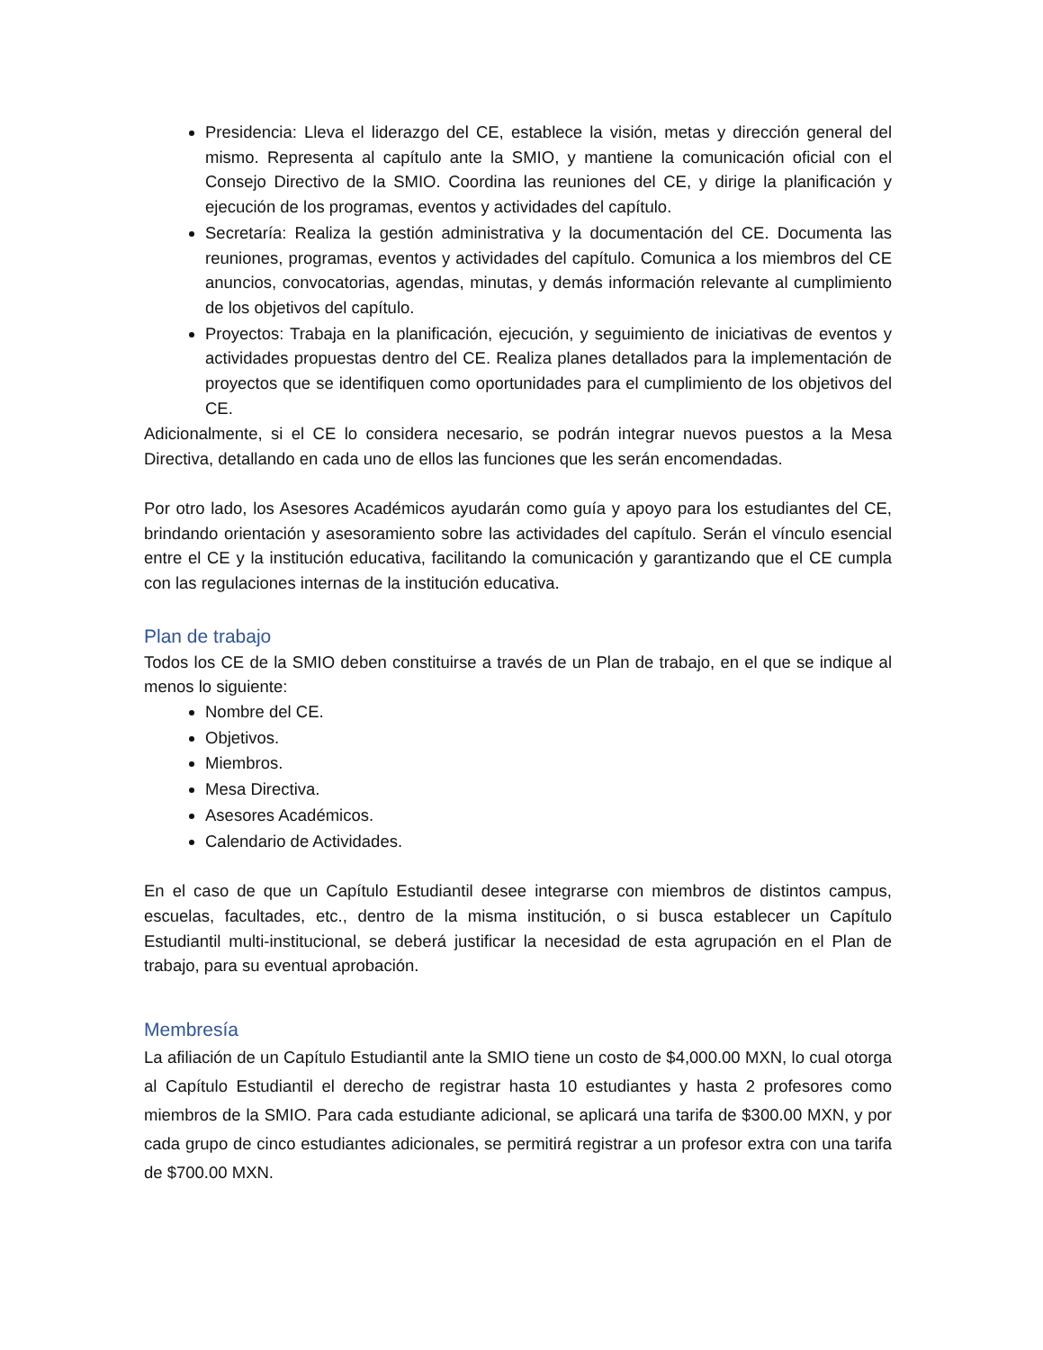Presidencia: Lleva el liderazgo del CE, establece la visión, metas y dirección general del mismo. Representa al capítulo ante la SMIO, y mantiene la comunicación oficial con el Consejo Directivo de la SMIO. Coordina las reuniones del CE, y dirige la planificación y ejecución de los programas, eventos y actividades del capítulo.
Secretaría: Realiza la gestión administrativa y la documentación del CE. Documenta las reuniones, programas, eventos y actividades del capítulo. Comunica a los miembros del CE anuncios, convocatorias, agendas, minutas, y demás información relevante al cumplimiento de los objetivos del capítulo.
Proyectos: Trabaja en la planificación, ejecución, y seguimiento de iniciativas de eventos y actividades propuestas dentro del CE. Realiza planes detallados para la implementación de proyectos que se identifiquen como oportunidades para el cumplimiento de los objetivos del CE.
Adicionalmente, si el CE lo considera necesario, se podrán integrar nuevos puestos a la Mesa Directiva, detallando en cada uno de ellos las funciones que les serán encomendadas.
Por otro lado, los Asesores Académicos ayudarán como guía y apoyo para los estudiantes del CE, brindando orientación y asesoramiento sobre las actividades del capítulo. Serán el vínculo esencial entre el CE y la institución educativa, facilitando la comunicación y garantizando que el CE cumpla con las regulaciones internas de la institución educativa.
Plan de trabajo
Todos los CE de la SMIO deben constituirse a través de un Plan de trabajo, en el que se indique al menos lo siguiente:
Nombre del CE.
Objetivos.
Miembros.
Mesa Directiva.
Asesores Académicos.
Calendario de Actividades.
En el caso de que un Capítulo Estudiantil desee integrarse con miembros de distintos campus, escuelas, facultades, etc., dentro de la misma institución, o si busca establecer un Capítulo Estudiantil multi-institucional, se deberá justificar la necesidad de esta agrupación en el Plan de trabajo, para su eventual aprobación.
Membresía
La afiliación de un Capítulo Estudiantil ante la SMIO tiene un costo de $4,000.00 MXN, lo cual otorga al Capítulo Estudiantil el derecho de registrar hasta 10 estudiantes y hasta 2 profesores como miembros de la SMIO. Para cada estudiante adicional, se aplicará una tarifa de $300.00 MXN, y por cada grupo de cinco estudiantes adicionales, se permitirá registrar a un profesor extra con una tarifa de $700.00 MXN.